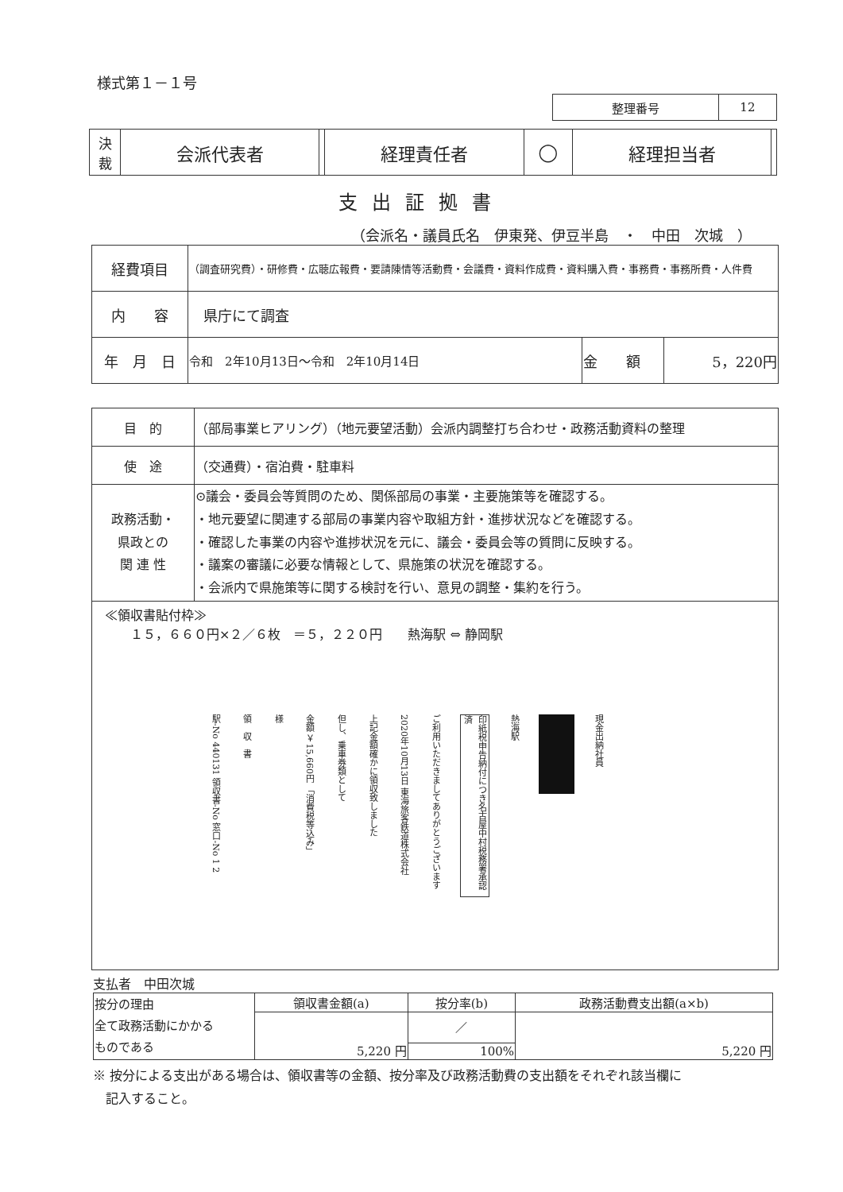様式第１－１号
| 整理番号 | 12 |
| 決 裁 | 会派代表者 | | 経理責任者 | ◯ | 経理担当者 | |
支出証拠書
（会派名・議員氏名　伊東発、伊豆半島　・　中田　次城　）
| 経費項目 | （調査研究費）・研修費・広聴広報費・要請陳情等活動費・会議費・資料作成費・資料購入費・事務費・事務所費・人件費 | | |
| 内 容 | 県庁にて調査 | | |
| 年 月 日 | 令和 2年10月13日～令和 2年10月14日 | 金 額 | 5，220円 |
| 目 的 | （部局事業ヒアリング）（地元要望活動）会派内調整打ち合わせ・政務活動資料の整理 |
| 使 途 | （交通費）・宿泊費・駐車料 |
| 政務活動・ 県政との 関 連 性 | ⊙議会・委員会等質問のため、関係部局の事業・主要施策等を確認する。 ・地元要望に関連する部局の事業内容や取組方針・進捗状況などを確認する。 ・確認した事業の内容や進捗状況を元に、議会・委員会等の質問に反映する。 ・議案の審議に必要な情報として、県施策の状況を確認する。 ・会派内で県施策等に関する検討を行い、意見の調整・集約を行う。 |
| ≪領収書貼付枠≫ １５，６６０円×２／６枚 ＝５，２２０円 熱海駅 ⇔ 静岡駅 駅-No 440131 領収書-No 窓口-No 1 2 領 収 書 様 金額 ￥15,660円 「消費税等込み」 但し、乗車券類として 上記金額確かに領収致しました 2020年10月13日 東海旅客鉄道株式会社 ご利用いただきましてありがとうございます 印紙税申告納付につき名古屋中村税務署承認済 熱海駅 現金出納社員 | |
支払者　中田次城
| 按分の理由 全て政務活動にかかる ものである | 領収書金額(a) | 按分率(b) | 政務活動費支出額(a×b) |
| | 5,220 円 | ／ | 5,220 円 |
| | | 100% | |
※ 按分による支出がある場合は、領収書等の金額、按分率及び政務活動費の支出額をそれぞれ該当欄に
　記入すること。